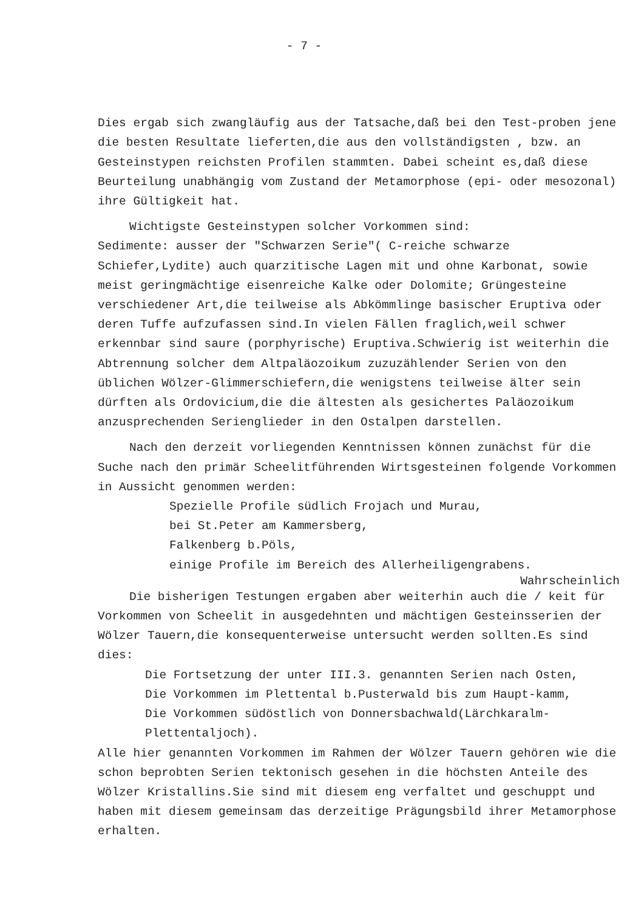- 7 -
Dies ergab sich zwangläufig aus der Tatsache,daß bei den Test-proben jene die besten Resultate lieferten,die aus den vollständigsten , bzw. an Gesteinstypen reichsten Profilen stammten. Dabei scheint es,daß diese Beurteilung unabhängig vom Zustand der Metamorphose (epi- oder mesozonal) ihre Gültigkeit hat.
Wichtigste Gesteinstypen solcher Vorkommen sind:
Sedimente: ausser der "Schwarzen Serie"( C-reiche schwarze Schiefer,Lydite) auch quarzitische Lagen mit und ohne Karbonat, sowie meist geringmächtige eisenreiche Kalke oder Dolomite; Grüngesteine verschiedener Art,die teilweise als Abkömmlinge basischer Eruptiva oder deren Tuffe aufzufassen sind.In vielen Fällen fraglich,weil schwer erkennbar sind saure (porphyrische) Eruptiva.Schwierig ist weiterhin die Abtrennung solcher dem Altpaläozoikum zuzuzählender Serien von den üblichen Wölzer-Glimmerschiefern,die wenigstens teilweise älter sein dürften als Ordovicium,die die ältesten als gesichertes Paläozoikum anzusprechenden Serienglieder in den Ostalpen darstellen.
Nach den derzeit vorliegenden Kenntnissen können zunächst für die Suche nach den primär Scheelitführenden Wirtsgesteinen folgende Vorkommen in Aussicht genommen werden:
Spezielle Profile südlich Frojach und Murau,
bei St.Peter am Kammersberg,
Falkenberg b.Pöls,
einige Profile im Bereich des Allerheiligengrabens.
Wahrscheinlich
Die bisherigen Testungen ergaben aber weiterhin auch die / keit für Vorkommen von Scheelit in ausgedehnten und mächtigen Gesteinsserien der Wölzer Tauern,die konsequenterweise untersucht werden sollten.Es sind dies:
Die Fortsetzung der unter III.3. genannten Serien nach Osten,
Die Vorkommen im Plettental b.Pusterwald bis zum Haupt-kamm,
Die Vorkommen südöstlich von Donnersbachwald(Lärchkaralm-Plettentaljoch).
Alle hier genannten Vorkommen im Rahmen der Wölzer Tauern gehören wie die schon beprobten Serien tektonisch gesehen in die höchsten Anteile des Wölzer Kristallins.Sie sind mit diesem eng verfaltet und geschuppt und haben mit diesem gemeinsam das derzeitige Prägungsbild ihrer Metamorphose erhalten.